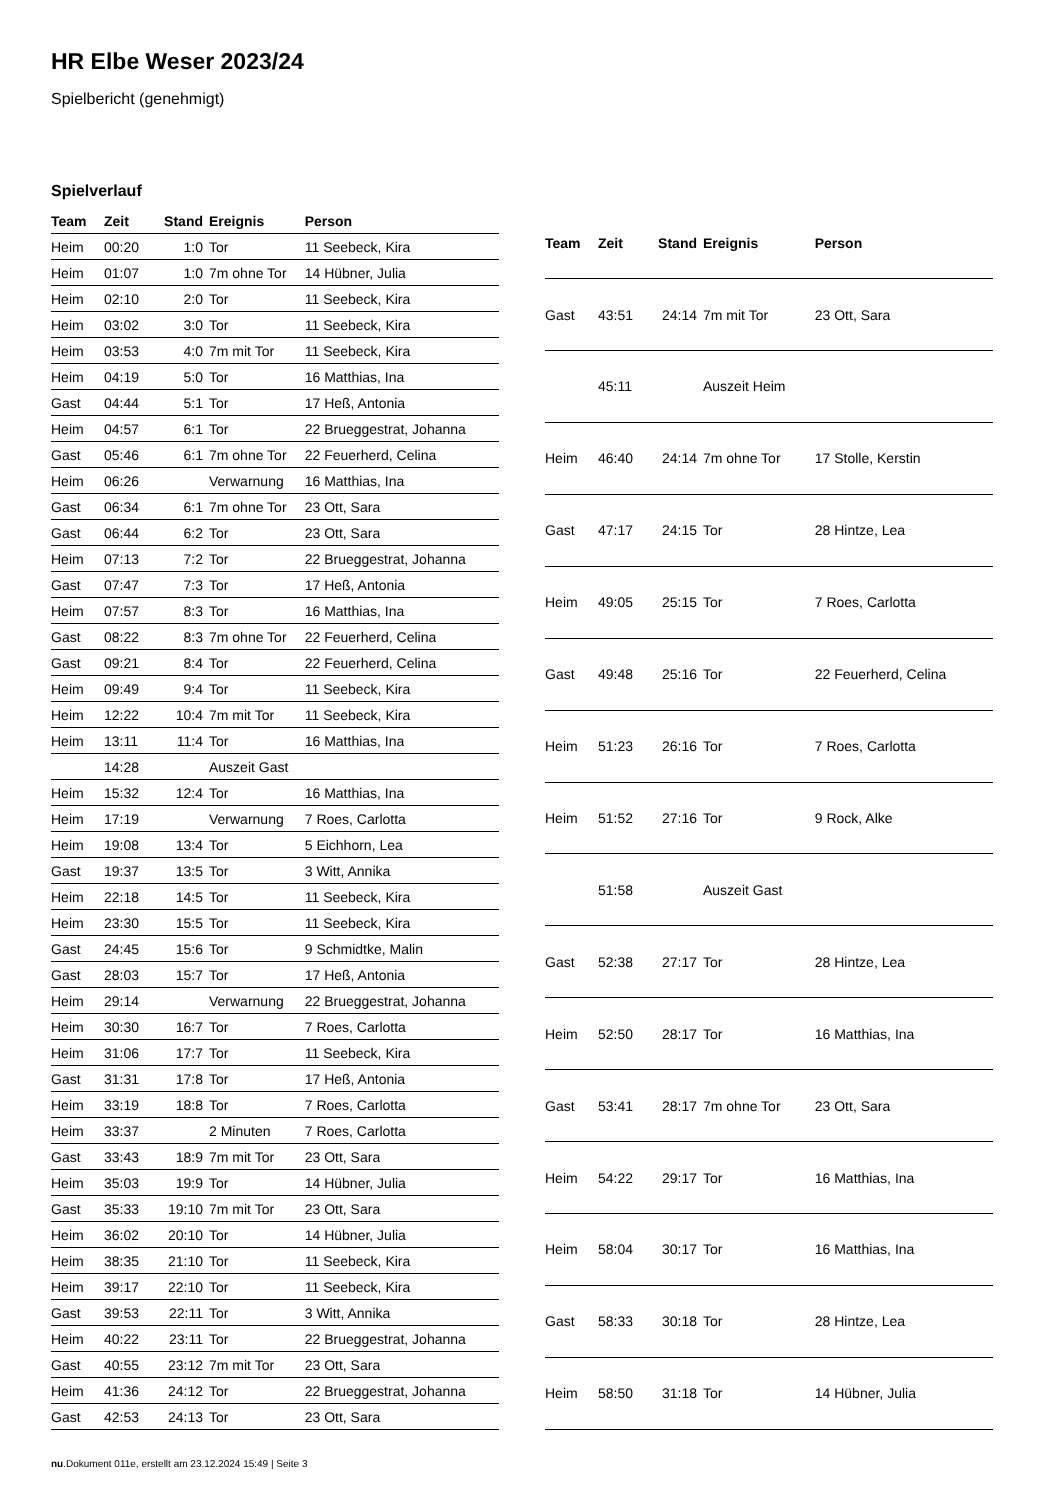HR Elbe Weser 2023/24
Spielbericht (genehmigt)
Spielverlauf
| Team | Zeit | Stand | Ereignis | Person |
| --- | --- | --- | --- | --- |
| Heim | 00:20 | 1:0 | Tor | 11 Seebeck, Kira |
| Heim | 01:07 | 1:0 | 7m ohne Tor | 14 Hübner, Julia |
| Heim | 02:10 | 2:0 | Tor | 11 Seebeck, Kira |
| Heim | 03:02 | 3:0 | Tor | 11 Seebeck, Kira |
| Heim | 03:53 | 4:0 | 7m mit Tor | 11 Seebeck, Kira |
| Heim | 04:19 | 5:0 | Tor | 16 Matthias, Ina |
| Gast | 04:44 | 5:1 | Tor | 17 Heß, Antonia |
| Heim | 04:57 | 6:1 | Tor | 22 Brueggestrat, Johanna |
| Gast | 05:46 | 6:1 | 7m ohne Tor | 22 Feuerherd, Celina |
| Heim | 06:26 | | Verwarnung | 16 Matthias, Ina |
| Gast | 06:34 | 6:1 | 7m ohne Tor | 23 Ott, Sara |
| Gast | 06:44 | 6:2 | Tor | 23 Ott, Sara |
| Heim | 07:13 | 7:2 | Tor | 22 Brueggestrat, Johanna |
| Gast | 07:47 | 7:3 | Tor | 17 Heß, Antonia |
| Heim | 07:57 | 8:3 | Tor | 16 Matthias, Ina |
| Gast | 08:22 | 8:3 | 7m ohne Tor | 22 Feuerherd, Celina |
| Gast | 09:21 | 8:4 | Tor | 22 Feuerherd, Celina |
| Heim | 09:49 | 9:4 | Tor | 11 Seebeck, Kira |
| Heim | 12:22 | 10:4 | 7m mit Tor | 11 Seebeck, Kira |
| Heim | 13:11 | 11:4 | Tor | 16 Matthias, Ina |
| | 14:28 | | Auszeit Gast | |
| Heim | 15:32 | 12:4 | Tor | 16 Matthias, Ina |
| Heim | 17:19 | | Verwarnung | 7 Roes, Carlotta |
| Heim | 19:08 | 13:4 | Tor | 5 Eichhorn, Lea |
| Gast | 19:37 | 13:5 | Tor | 3 Witt, Annika |
| Heim | 22:18 | 14:5 | Tor | 11 Seebeck, Kira |
| Heim | 23:30 | 15:5 | Tor | 11 Seebeck, Kira |
| Gast | 24:45 | 15:6 | Tor | 9 Schmidtke, Malin |
| Gast | 28:03 | 15:7 | Tor | 17 Heß, Antonia |
| Heim | 29:14 | | Verwarnung | 22 Brueggestrat, Johanna |
| Heim | 30:30 | 16:7 | Tor | 7 Roes, Carlotta |
| Heim | 31:06 | 17:7 | Tor | 11 Seebeck, Kira |
| Gast | 31:31 | 17:8 | Tor | 17 Heß, Antonia |
| Heim | 33:19 | 18:8 | Tor | 7 Roes, Carlotta |
| Heim | 33:37 | | 2 Minuten | 7 Roes, Carlotta |
| Gast | 33:43 | 18:9 | 7m mit Tor | 23 Ott, Sara |
| Heim | 35:03 | 19:9 | Tor | 14 Hübner, Julia |
| Gast | 35:33 | 19:10 | 7m mit Tor | 23 Ott, Sara |
| Heim | 36:02 | 20:10 | Tor | 14 Hübner, Julia |
| Heim | 38:35 | 21:10 | Tor | 11 Seebeck, Kira |
| Heim | 39:17 | 22:10 | Tor | 11 Seebeck, Kira |
| Gast | 39:53 | 22:11 | Tor | 3 Witt, Annika |
| Heim | 40:22 | 23:11 | Tor | 22 Brueggestrat, Johanna |
| Gast | 40:55 | 23:12 | 7m mit Tor | 23 Ott, Sara |
| Heim | 41:36 | 24:12 | Tor | 22 Brueggestrat, Johanna |
| Gast | 42:53 | 24:13 | Tor | 23 Ott, Sara |
| Team | Zeit | Stand | Ereignis | Person |
| --- | --- | --- | --- | --- |
| Gast | 43:51 | 24:14 | 7m mit Tor | 23 Ott, Sara |
| | 45:11 | | Auszeit Heim | |
| Heim | 46:40 | 24:14 | 7m ohne Tor | 17 Stolle, Kerstin |
| Gast | 47:17 | 24:15 | Tor | 28 Hintze, Lea |
| Heim | 49:05 | 25:15 | Tor | 7 Roes, Carlotta |
| Gast | 49:48 | 25:16 | Tor | 22 Feuerherd, Celina |
| Heim | 51:23 | 26:16 | Tor | 7 Roes, Carlotta |
| Heim | 51:52 | 27:16 | Tor | 9 Rock, Alke |
| | 51:58 | | Auszeit Gast | |
| Gast | 52:38 | 27:17 | Tor | 28 Hintze, Lea |
| Heim | 52:50 | 28:17 | Tor | 16 Matthias, Ina |
| Gast | 53:41 | 28:17 | 7m ohne Tor | 23 Ott, Sara |
| Heim | 54:22 | 29:17 | Tor | 16 Matthias, Ina |
| Heim | 58:04 | 30:17 | Tor | 16 Matthias, Ina |
| Gast | 58:33 | 30:18 | Tor | 28 Hintze, Lea |
| Heim | 58:50 | 31:18 | Tor | 14 Hübner, Julia |
nu.Dokument 011e, erstellt am 23.12.2024 15:49 | Seite 3